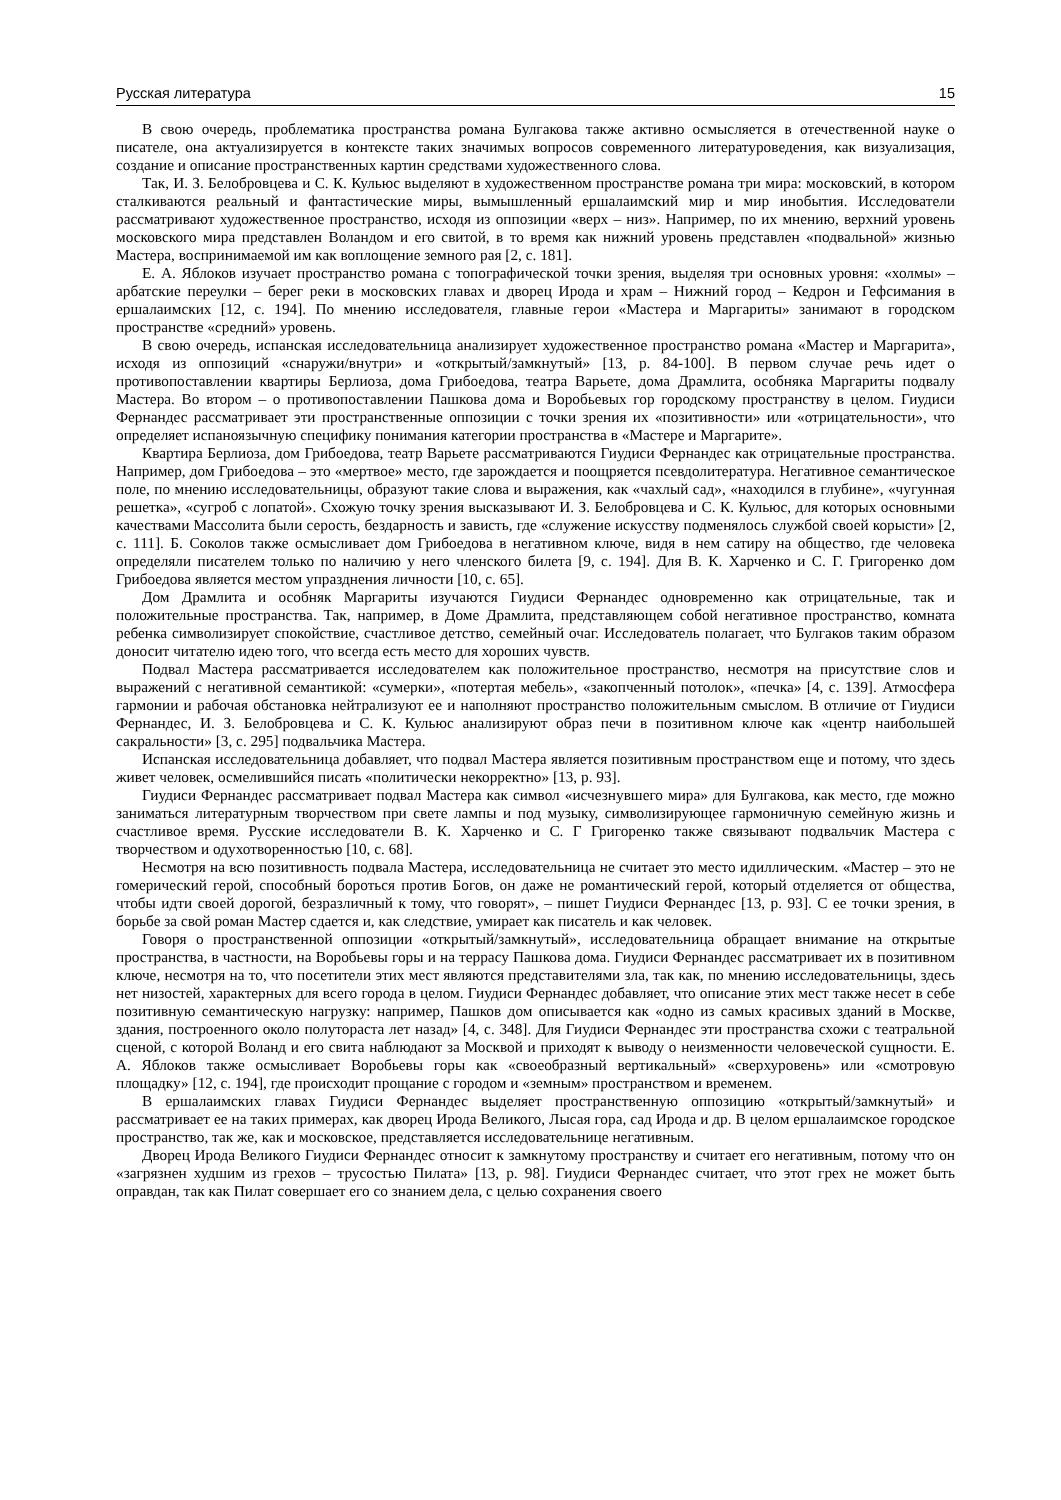Русская литература 15
В свою очередь, проблематика пространства романа Булгакова также активно осмысляется в отечественной науке о писателе, она актуализируется в контексте таких значимых вопросов современного литературоведения, как визуализация, создание и описание пространственных картин средствами художественного слова.
Так, И. З. Белобровцева и С. К. Кульюс выделяют в художественном пространстве романа три мира: московский, в котором сталкиваются реальный и фантастические миры, вымышленный ершалаимский мир и мир инобытия. Исследователи рассматривают художественное пространство, исходя из оппозиции «верх – низ». Например, по их мнению, верхний уровень московского мира представлен Воландом и его свитой, в то время как нижний уровень представлен «подвальной» жизнью Мастера, воспринимаемой им как воплощение земного рая [2, с. 181].
Е. А. Яблоков изучает пространство романа с топографической точки зрения, выделяя три основных уровня: «холмы» – арбатские переулки – берег реки в московских главах и дворец Ирода и храм – Нижний город – Кедрон и Гефсимания в ершалаимских [12, с. 194]. По мнению исследователя, главные герои «Мастера и Маргариты» занимают в городском пространстве «средний» уровень.
В свою очередь, испанская исследовательница анализирует художественное пространство романа «Мастер и Маргарита», исходя из оппозиций «снаружи/внутри» и «открытый/замкнутый» [13, p. 84-100]. В первом случае речь идет о противопоставлении квартиры Берлиоза, дома Грибоедова, театра Варьете, дома Драмлита, особняка Маргариты подвалу Мастера. Во втором – о противопоставлении Пашкова дома и Воробьевых гор городскому пространству в целом. Гиудиси Фернандес рассматривает эти пространственные оппозиции с точки зрения их «позитивности» или «отрицательности», что определяет испаноязычную специфику понимания категории пространства в «Мастере и Маргарите».
Квартира Берлиоза, дом Грибоедова, театр Варьете рассматриваются Гиудиси Фернандес как отрицательные пространства. Например, дом Грибоедова – это «мертвое» место, где зарождается и поощряется псевдолитература. Негативное семантическое поле, по мнению исследовательницы, образуют такие слова и выражения, как «чахлый сад», «находился в глубине», «чугунная решетка», «сугроб с лопатой». Схожую точку зрения высказывают И. З. Белобровцева и С. К. Кульюс, для которых основными качествами Массолита были серость, бездарность и зависть, где «служение искусству подменялось службой своей корысти» [2, с. 111]. Б. Соколов также осмысливает дом Грибоедова в негативном ключе, видя в нем сатиру на общество, где человека определяли писателем только по наличию у него членского билета [9, с. 194]. Для В. К. Харченко и С. Г. Григоренко дом Грибоедова является местом упразднения личности [10, с. 65].
Дом Драмлита и особняк Маргариты изучаются Гиудиси Фернандес одновременно как отрицательные, так и положительные пространства. Так, например, в Доме Драмлита, представляющем собой негативное пространство, комната ребенка символизирует спокойствие, счастливое детство, семейный очаг. Исследователь полагает, что Булгаков таким образом доносит читателю идею того, что всегда есть место для хороших чувств.
Подвал Мастера рассматривается исследователем как положительное пространство, несмотря на присутствие слов и выражений с негативной семантикой: «сумерки», «потертая мебель», «закопченный потолок», «печка» [4, с. 139]. Атмосфера гармонии и рабочая обстановка нейтрализуют ее и наполняют пространство положительным смыслом. В отличие от Гиудиси Фернандес, И. З. Белобровцева и С. К. Кульюс анализируют образ печи в позитивном ключе как «центр наибольшей сакральности» [3, с. 295] подвальчика Мастера.
Испанская исследовательница добавляет, что подвал Мастера является позитивным пространством еще и потому, что здесь живет человек, осмелившийся писать «политически некорректно» [13, p. 93].
Гиудиси Фернандес рассматривает подвал Мастера как символ «исчезнувшего мира» для Булгакова, как место, где можно заниматься литературным творчеством при свете лампы и под музыку, символизирующее гармоничную семейную жизнь и счастливое время. Русские исследователи В. К. Харченко и С. Г Григоренко также связывают подвальчик Мастера с творчеством и одухотворенностью [10, с. 68].
Несмотря на всю позитивность подвала Мастера, исследовательница не считает это место идиллическим. «Мастер – это не гомерический герой, способный бороться против Богов, он даже не романтический герой, который отделяется от общества, чтобы идти своей дорогой, безразличный к тому, что говорят», – пишет Гиудиси Фернандес [13, p. 93]. С ее точки зрения, в борьбе за свой роман Мастер сдается и, как следствие, умирает как писатель и как человек.
Говоря о пространственной оппозиции «открытый/замкнутый», исследовательница обращает внимание на открытые пространства, в частности, на Воробьевы горы и на террасу Пашкова дома. Гиудиси Фернандес рассматривает их в позитивном ключе, несмотря на то, что посетители этих мест являются представителями зла, так как, по мнению исследовательницы, здесь нет низостей, характерных для всего города в целом. Гиудиси Фернандес добавляет, что описание этих мест также несет в себе позитивную семантическую нагрузку: например, Пашков дом описывается как «одно из самых красивых зданий в Москве, здания, построенного около полутораста лет назад» [4, с. 348]. Для Гиудиси Фернандес эти пространства схожи с театральной сценой, с которой Воланд и его свита наблюдают за Москвой и приходят к выводу о неизменности человеческой сущности. Е. А. Яблоков также осмысливает Воробьевы горы как «своеобразный вертикальный» «сверхуровень» или «смотровую площадку» [12, с. 194], где происходит прощание с городом и «земным» пространством и временем.
В ершалаимских главах Гиудиси Фернандес выделяет пространственную оппозицию «открытый/замкнутый» и рассматривает ее на таких примерах, как дворец Ирода Великого, Лысая гора, сад Ирода и др. В целом ершалаимское городское пространство, так же, как и московское, представляется исследовательнице негативным.
Дворец Ирода Великого Гиудиси Фернандес относит к замкнутому пространству и считает его негативным, потому что он «загрязнен худшим из грехов – трусостью Пилата» [13, p. 98]. Гиудиси Фернандес считает, что этот грех не может быть оправдан, так как Пилат совершает его со знанием дела, с целью сохранения своего